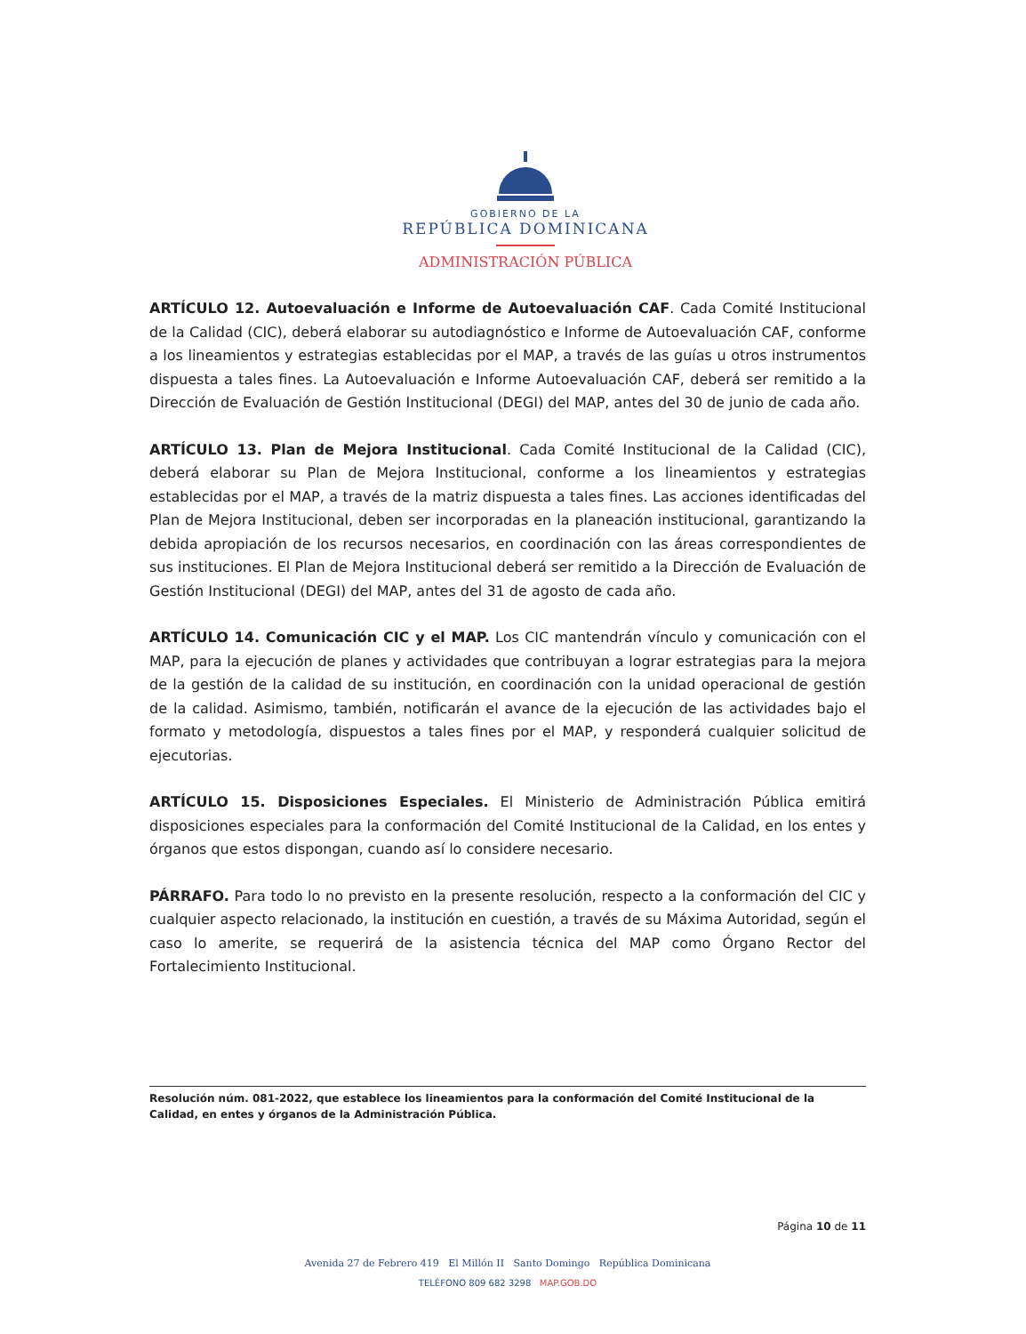GOBIERNO DE LA
REPÚBLICA DOMINICANA
ADMINISTRACIÓN PÚBLICA
ARTÍCULO 12. Autoevaluación e Informe de Autoevaluación CAF. Cada Comité Institucional de la Calidad (CIC), deberá elaborar su autodiagnóstico e Informe de Autoevaluación CAF, conforme a los lineamientos y estrategias establecidas por el MAP, a través de las guías u otros instrumentos dispuesta a tales fines. La Autoevaluación e Informe Autoevaluación CAF, deberá ser remitido a la Dirección de Evaluación de Gestión Institucional (DEGI) del MAP, antes del 30 de junio de cada año.
ARTÍCULO 13. Plan de Mejora Institucional. Cada Comité Institucional de la Calidad (CIC), deberá elaborar su Plan de Mejora Institucional, conforme a los lineamientos y estrategias establecidas por el MAP, a través de la matriz dispuesta a tales fines. Las acciones identificadas del Plan de Mejora Institucional, deben ser incorporadas en la planeación institucional, garantizando la debida apropiación de los recursos necesarios, en coordinación con las áreas correspondientes de sus instituciones. El Plan de Mejora Institucional deberá ser remitido a la Dirección de Evaluación de Gestión Institucional (DEGI) del MAP, antes del 31 de agosto de cada año.
ARTÍCULO 14. Comunicación CIC y el MAP. Los CIC mantendrán vínculo y comunicación con el MAP, para la ejecución de planes y actividades que contribuyan a lograr estrategias para la mejora de la gestión de la calidad de su institución, en coordinación con la unidad operacional de gestión de la calidad. Asimismo, también, notificarán el avance de la ejecución de las actividades bajo el formato y metodología, dispuestos a tales fines por el MAP, y responderá cualquier solicitud de ejecutorias.
ARTÍCULO 15. Disposiciones Especiales. El Ministerio de Administración Pública emitirá disposiciones especiales para la conformación del Comité Institucional de la Calidad, en los entes y órganos que estos dispongan, cuando así lo considere necesario.
PÁRRAFO. Para todo lo no previsto en la presente resolución, respecto a la conformación del CIC y cualquier aspecto relacionado, la institución en cuestión, a través de su Máxima Autoridad, según el caso lo amerite, se requerirá de la asistencia técnica del MAP como Órgano Rector del Fortalecimiento Institucional.
Resolución núm. 081-2022, que establece los lineamientos para la conformación del Comité Institucional de la Calidad, en entes y órganos de la Administración Pública.
Página 10 de 11
Avenida 27 de Febrero 419 El Millón II Santo Domingo República Dominicana
TELÉFONO 809 682 3298 MAP.GOB.DO